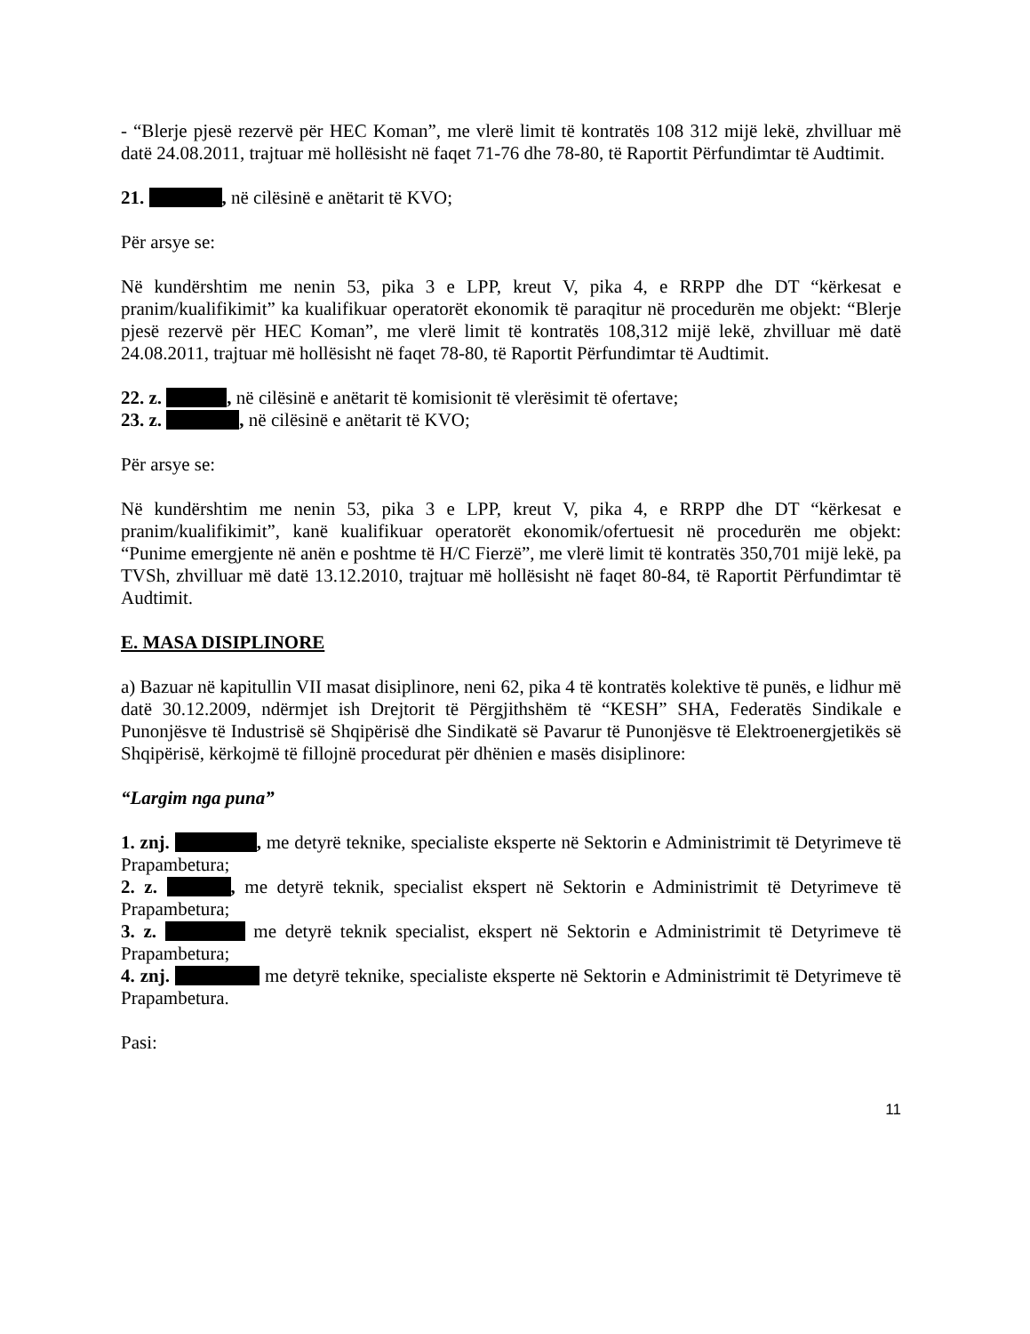- “Blerje pjesë rezervë për HEC Koman”, me vlerë limit të kontratës 108 312 mijë lekë, zhvilluar më datë 24.08.2011, trajtuar më hollësisht në faqet 71-76 dhe 78-80, të Raportit Përfundimtar të Audtimit.
21. , në cilësinë e anëtarit të KVO;
Për arsye se:
Në kundërshtim me nenin 53, pika 3 e LPP, kreut V, pika 4, e RRPP dhe DT “kërkesat e pranim/kualifikimit” ka kualifikuar operatorët ekonomik të paraqitur në procedurën me objekt: “Blerje pjesë rezervë për HEC Koman”, me vlerë limit të kontratës 108,312 mijë lekë, zhvilluar më datë 24.08.2011, trajtuar më hollësisht në faqet 78-80, të Raportit Përfundimtar të Audtimit.
22. z. , në cilësinë e anëtarit të komisionit të vlerësimit të ofertave;
23. z. , në cilësinë e anëtarit të KVO;
Për arsye se:
Në kundërshtim me nenin 53, pika 3 e LPP, kreut V, pika 4, e RRPP dhe DT “kërkesat e pranim/kualifikimit”, kanë kualifikuar operatorët ekonomik/ofertuesit në procedurën me objekt: “Punime emergjente në anën e poshtme të H/C Fierzë”, me vlerë limit të kontratës 350,701 mijë lekë, pa TVSh, zhvilluar më datë 13.12.2010, trajtuar më hollësisht në faqet 80-84, të Raportit Përfundimtar të Audtimit.
E. MASA DISIPLINORE
a) Bazuar në kapitullin VII masat disiplinore, neni 62, pika 4 të kontratës kolektive të punës, e lidhur më datë 30.12.2009, ndërmjet ish Drejtorit të Përgjithshëm të “KESH” SHA, Federatës Sindikale e Punonjësve të Industrisë së Shqipërisë dhe Sindikatë së Pavarur të Punonjësve të Elektroenergjetikës së Shqipërisë, kërkojmë të fillojnë procedurat për dhënien e masës disiplinore:
“Largim nga puna”
1. znj. , me detyrë teknike, specialiste eksperte në Sektorin e Administrimit të Detyrimeve të Prapambetura;
2. z. , me detyrë teknik, specialist ekspert në Sektorin e Administrimit të Detyrimeve të Prapambetura;
3. z. me detyrë teknik specialist, ekspert në Sektorin e Administrimit të Detyrimeve të Prapambetura;
4. znj. me detyrë teknike, specialiste eksperte në Sektorin e Administrimit të Detyrimeve të Prapambetura.
Pasi:
11